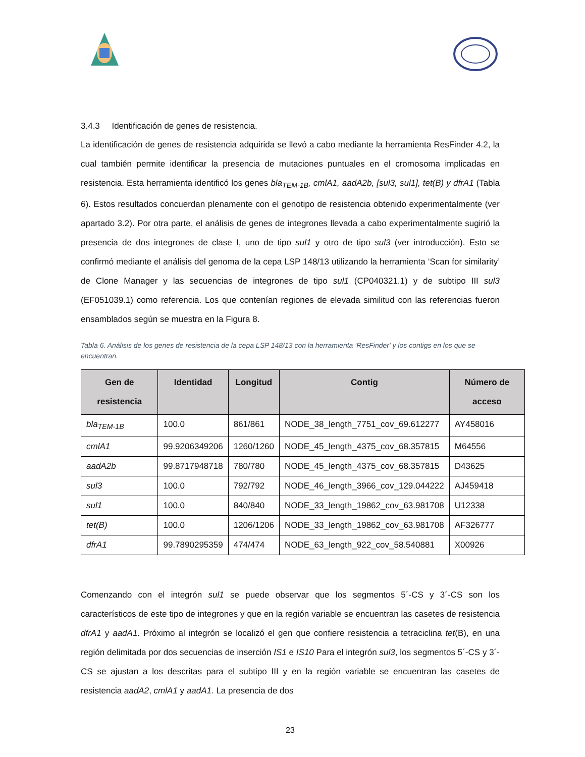3.4.3 Identificación de genes de resistencia.
La identificación de genes de resistencia adquirida se llevó a cabo mediante la herramienta ResFinder 4.2, la cual también permite identificar la presencia de mutaciones puntuales en el cromosoma implicadas en resistencia. Esta herramienta identificó los genes bla<sub>TEM-1B</sub>, cmlA1, aadA2b, [sul3, sul1], tet(B) y dfrA1 (Tabla 6). Estos resultados concuerdan plenamente con el genotipo de resistencia obtenido experimentalmente (ver apartado 3.2). Por otra parte, el análisis de genes de integrones llevada a cabo experimentalmente sugirió la presencia de dos integrones de clase I, uno de tipo sul1 y otro de tipo sul3 (ver introducción). Esto se confirmó mediante el análisis del genoma de la cepa LSP 148/13 utilizando la herramienta ‘Scan for similarity’ de Clone Manager y las secuencias de integrones de tipo sul1 (CP040321.1) y de subtipo III sul3 (EF051039.1) como referencia. Los que contenían regiones de elevada similitud con las referencias fueron ensamblados según se muestra en la Figura 8.
Tabla 6. Análisis de los genes de resistencia de la cepa LSP 148/13 con la herramienta ‘ResFinder' y los contigs en los que se encuentran.
| Gen de resistencia | Identidad | Longitud | Contig | Número de acceso |
| --- | --- | --- | --- | --- |
| bla<sub>TEM-1B</sub> | 100.0 | 861/861 | NODE_38_length_7751_cov_69.612277 | AY458016 |
| cmlA1 | 99.9206349206 | 1260/1260 | NODE_45_length_4375_cov_68.357815 | M64556 |
| aadA2b | 99.8717948718 | 780/780 | NODE_45_length_4375_cov_68.357815 | D43625 |
| sul3 | 100.0 | 792/792 | NODE_46_length_3966_cov_129.044222 | AJ459418 |
| sul1 | 100.0 | 840/840 | NODE_33_length_19862_cov_63.981708 | U12338 |
| tet(B) | 100.0 | 1206/1206 | NODE_33_length_19862_cov_63.981708 | AF326777 |
| dfrA1 | 99.7890295359 | 474/474 | NODE_63_length_922_cov_58.540881 | X00926 |
Comenzando con el integrón sul1 se puede observar que los segmentos 5´-CS y 3´-CS son los característicos de este tipo de integrones y que en la región variable se encuentran las casetes de resistencia dfrA1 y aadA1. Próximo al integrón se localizó el gen que confiere resistencia a tetraciclina tet(B), en una región delimitada por dos secuencias de inserción IS1 e IS10 Para el integrón sul3, los segmentos 5´-CS y 3´-CS se ajustan a los descritas para el subtipo III y en la región variable se encuentran las casetes de resistencia aadA2, cmlA1 y aadA1. La presencia de dos
23